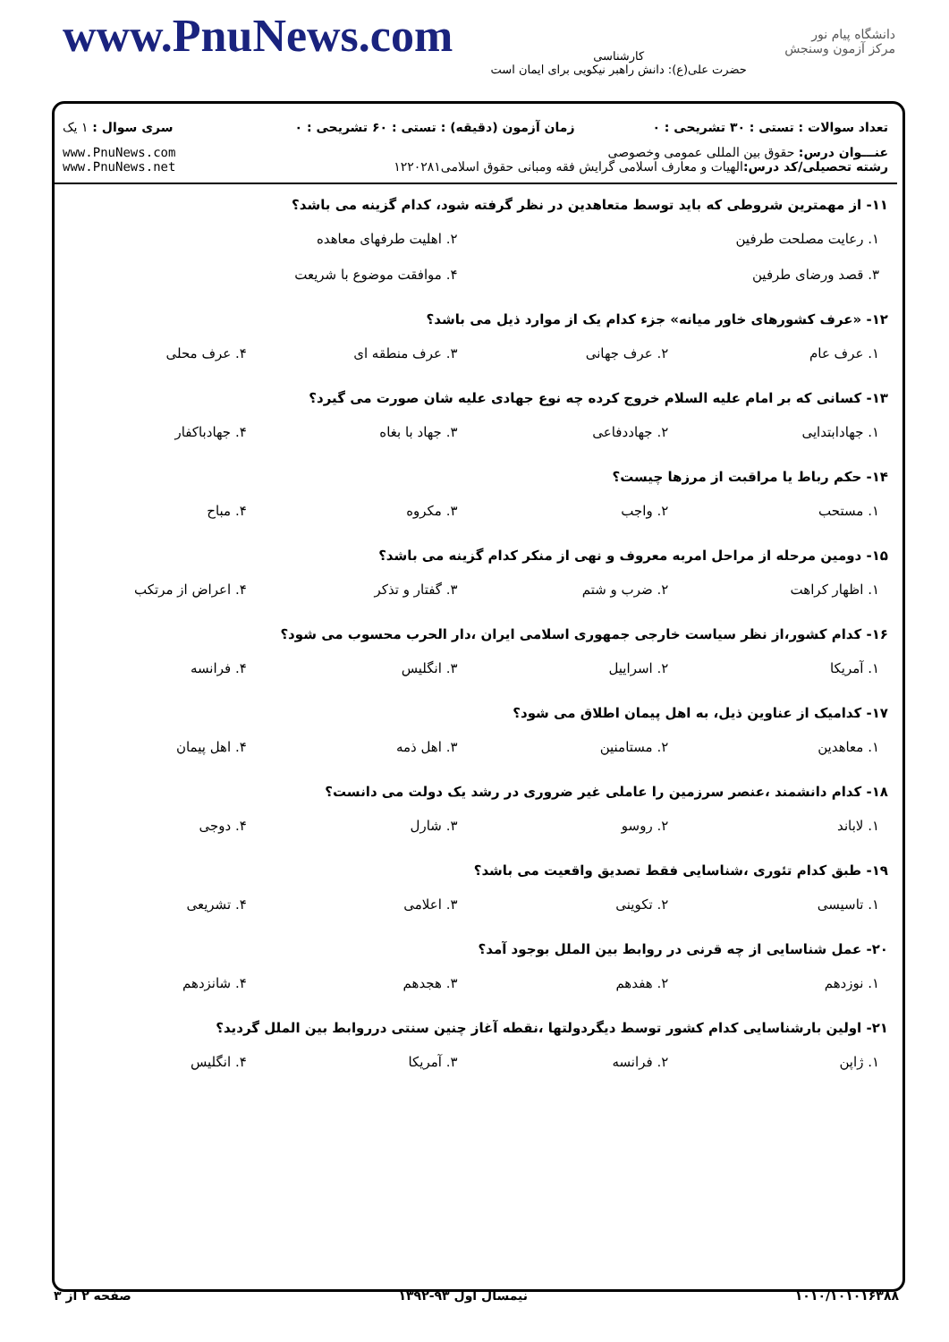www.PnuNews.com
کارشناسی
حضرت علی(ع): دانش راهبر نیکویی برای ایمان است
دانشگاه پیام نور
مرکز آزمون وسنجش
| تعداد سوالات : تستی : ۳۰ تشریحی : ۰ | زمان آزمون (دقیقه) : تستی : ۶۰ تشریحی : ۰ | سری سوال : ۱ یک |
| عنـــوان درس: حقوق بین المللی عمومی وخصوصی رشته تحصیلی/کد درس: الهیات و معارف اسلامی گرایش فقه ومبانی حقوق اسلامی۱۲۲۰۲۸۱ | | www.PnuNews.com www.PnuNews.net |
۱۱- از مهمترین شروطی که باید توسط متعاهدین در نظر گرفته شود، کدام گزینه می باشد؟
| ۱. رعایت مصلحت طرفین | ۲. اهلیت طرفهای معاهده |
| ۳. قصد ورضای طرفین | ۴. موافقت موضوع با شریعت |
۱۲- «عرف کشورهای خاور میانه» جزء کدام یک از موارد ذیل می باشد؟
| ۱. عرف عام | ۲. عرف جهانی | ۳. عرف منطقه ای | ۴. عرف محلی |
۱۳- کسانی که بر امام علیه السلام خروج کرده چه نوع جهادی علیه شان صورت می گیرد؟
| ۱. جهادابتدایی | ۲. جهاددفاعی | ۳. جهاد با بغاه | ۴. جهادباکفار |
۱۴- حکم رباط یا مراقبت از مرزها چیست؟
| ۱. مستحب | ۲. واجب | ۳. مکروه | ۴. مباح |
۱۵- دومین مرحله از مراحل امربه معروف و نهی از منکر کدام گزینه می باشد؟
| ۱. اظهار کراهت | ۲. ضرب و شتم | ۳. گفتار و تذکر | ۴. اعراض از مرتکب |
۱۶- کدام کشور،از نظر سیاست خارجی جمهوری اسلامی ایران ،دار الحرب محسوب می شود؟
| ۱. آمریکا | ۲. اسراییل | ۳. انگلیس | ۴. فرانسه |
۱۷- کدامیک از عناوین ذیل، به اهل پیمان اطلاق می شود؟
| ۱. معاهدین | ۲. مستامنین | ۳. اهل ذمه | ۴. اهل پیمان |
۱۸- کدام دانشمند ،عنصر سرزمین را عاملی غیر ضروری در رشد یک دولت می دانست؟
| ۱. لاباند | ۲. روسو | ۳. شارل | ۴. دوجی |
۱۹- طبق کدام تئوری ،شناسایی فقط تصدیق واقعیت می باشد؟
| ۱. تاسیسی | ۲. تکوینی | ۳. اعلامی | ۴. تشریعی |
۲۰- عمل شناسایی از چه قرنی در روابط بین الملل بوجود آمد؟
| ۱. نوزدهم | ۲. هفدهم | ۳. هجدهم | ۴. شانزدهم |
۲۱- اولین بارشناسایی کدام کشور توسط دیگردولتها ،نقطه آغاز چنین سنتی درروابط بین الملل گردید؟
| ۱. ژاپن | ۲. فرانسه | ۳. آمریکا | ۴. انگلیس |
۱۰۱۰/۱۰۱۰۱۶۳۸۸ نیمسال اول ۹۳-۱۳۹۲ صفحه ۲ از ۳